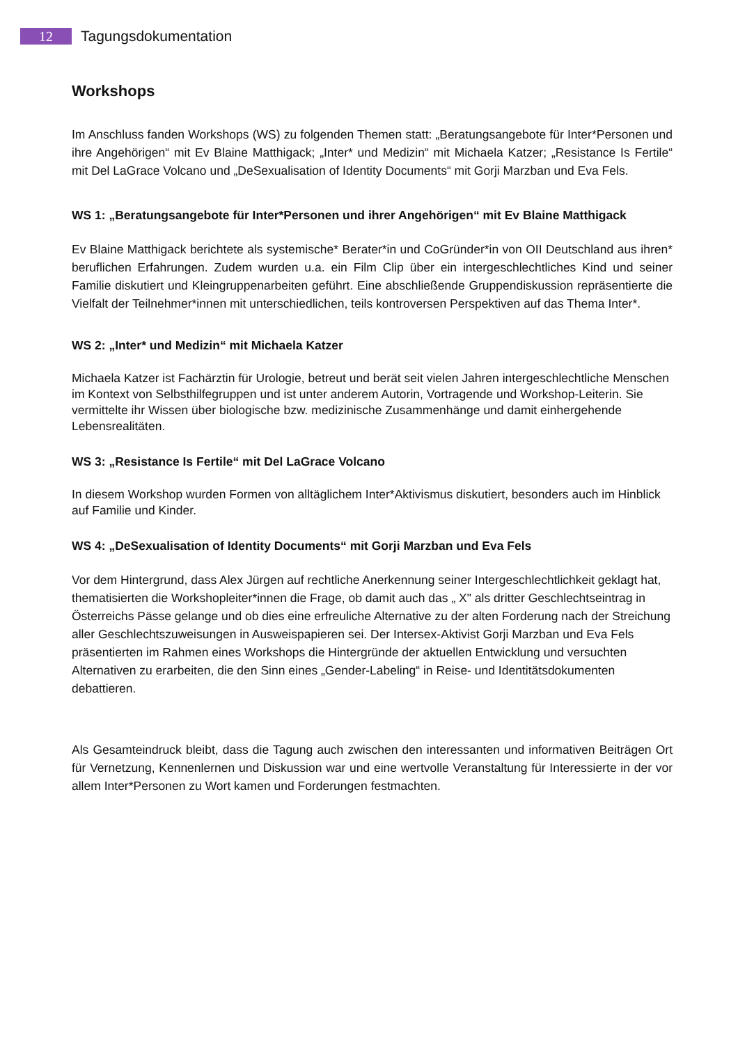12
Tagungsdokumentation
Workshops
Im Anschluss fanden Workshops (WS) zu folgenden Themen statt: „Beratungsangebote für Inter*Personen und ihre Angehörigen“ mit Ev Blaine Matthigack; „Inter* und Medizin“ mit Michaela Katzer; „Resistance Is Fertile“ mit Del LaGrace Volcano und „DeSexualisation of Identity Documents“ mit Gorji Marzban und Eva Fels.
WS 1: „Beratungsangebote für Inter*Personen und ihrer Angehörigen“ mit Ev Blaine Matthigack
Ev Blaine Matthigack berichtete als systemische* Berater*in und CoGründer*in von OII Deutschland aus ihren* beruflichen Erfahrungen. Zudem wurden u.a. ein Film Clip über ein intergeschlechtliches Kind und seiner Familie diskutiert und Kleingruppenarbeiten geführt. Eine abschließende Gruppendiskussion repräsentierte die Vielfalt der Teilnehmer*innen mit unterschiedlichen, teils kontroversen Perspektiven auf das Thema Inter*.
WS 2: „Inter* und Medizin“ mit Michaela Katzer
Michaela Katzer ist Fachärztin für Urologie, betreut und berät seit vielen Jahren intergeschlechtliche Menschen im Kontext von Selbsthilfegruppen und ist unter anderem Autorin, Vortragende und Workshop-Leiterin. Sie vermittelte ihr Wissen über biologische bzw. medizinische Zusammenhänge und damit einhergehende Lebensrealitäten.
WS 3: „Resistance Is Fertile“ mit Del LaGrace Volcano
In diesem Workshop wurden Formen von alltäglichem Inter*Aktivismus diskutiert, besonders auch im Hinblick auf Familie und Kinder.
WS 4: „DeSexualisation of Identity Documents“ mit Gorji Marzban und Eva Fels
Vor dem Hintergrund, dass Alex Jürgen auf rechtliche Anerkennung seiner Intergeschlechtlichkeit geklagt hat, thematisierten die Workshopleiter*innen die Frage, ob damit auch das „ X" als dritter Geschlechtseintrag in Österreichs Pässe gelange und ob dies eine erfreuliche Alternative zu der alten Forderung nach der Streichung aller Geschlechtszuweisungen in Ausweispapieren sei. Der Intersex-Aktivist Gorji Marzban und Eva Fels präsentierten im Rahmen eines Workshops die Hintergründe der aktuellen Entwicklung und versuchten Alternativen zu erarbeiten, die den Sinn eines „Gender-Labeling“ in Reise- und Identitätsdokumenten debattieren.
Als Gesamteindruck bleibt, dass die Tagung auch zwischen den interessanten und informativen Beiträgen Ort für Vernetzung, Kennenlernen und Diskussion war und eine wertvolle Veranstaltung für Interessierte in der vor allem Inter*Personen zu Wort kamen und Forderungen festmachten.